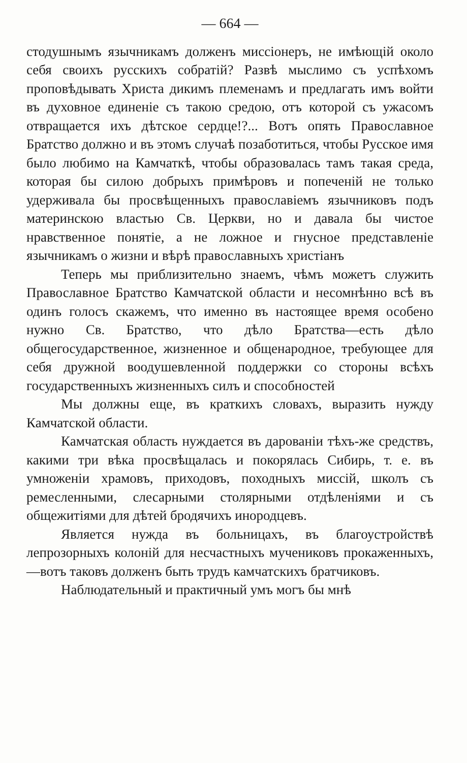— 664 —
стодушнымъ язычникамъ долженъ миссіонеръ, не имѣющій около себя своихъ русскихъ собратій? Развѣ мыслимо съ успѣхомъ проповѣдывать Христа дикимъ племенамъ и предлагать имъ войти въ духовное единеніе съ такою средою, отъ которой съ ужасомъ отвращается ихъ дѣтское сердце!?... Вотъ опять Православное Братство должно и въ этомъ случаѣ позаботиться, чтобы Русское имя было любимо на Камчаткѣ, чтобы образовалась тамъ такая среда, которая бы силою добрыхъ примѣровъ и попеченій не только удерживала бы просвѣщенныхъ православіемъ язычниковъ подъ материнскою властью Св. Церкви, но и давала бы чистое нравственное понятіе, а не ложное и гнусное представленіе язычникамъ о жизни и вѣрѣ православныхъ христіанъ
Теперь мы приблизительно знаемъ, чѣмъ можетъ служить Православное Братство Камчатской области и несомнѣнно всѣ въ одинъ голосъ скажемъ, что именно въ настоящее время особено нужно Св. Братство, что дѣло Братства—есть дѣло общегосударственное, жизненное и общенародное, требующее для себя дружной воодушевленной поддержки со стороны всѣхъ государственныхъ жизненныхъ силъ и способностей
Мы должны еще, въ краткихъ словахъ, выразить нужду Камчатской области.
Камчатская область нуждается въ дарованіи тѣхъ-же средствъ, какими три вѣка просвѣщалась и покорялась Сибирь, т. е. въ умноженіи храмовъ, приходовъ, походныхъ миссій, школъ съ ремесленными, слесарными столярными отдѣленіями и съ общежитіями для дѣтей бродячихъ инородцевъ.
Является нужда въ больницахъ, въ благоустройствѣ лепрозорныхъ колоній для несчастныхъ мучениковъ прокаженныхъ,—вотъ таковъ долженъ быть трудъ камчатскихъ братчиковъ.
Наблюдательный и практичный умъ могъ бы мнѣ